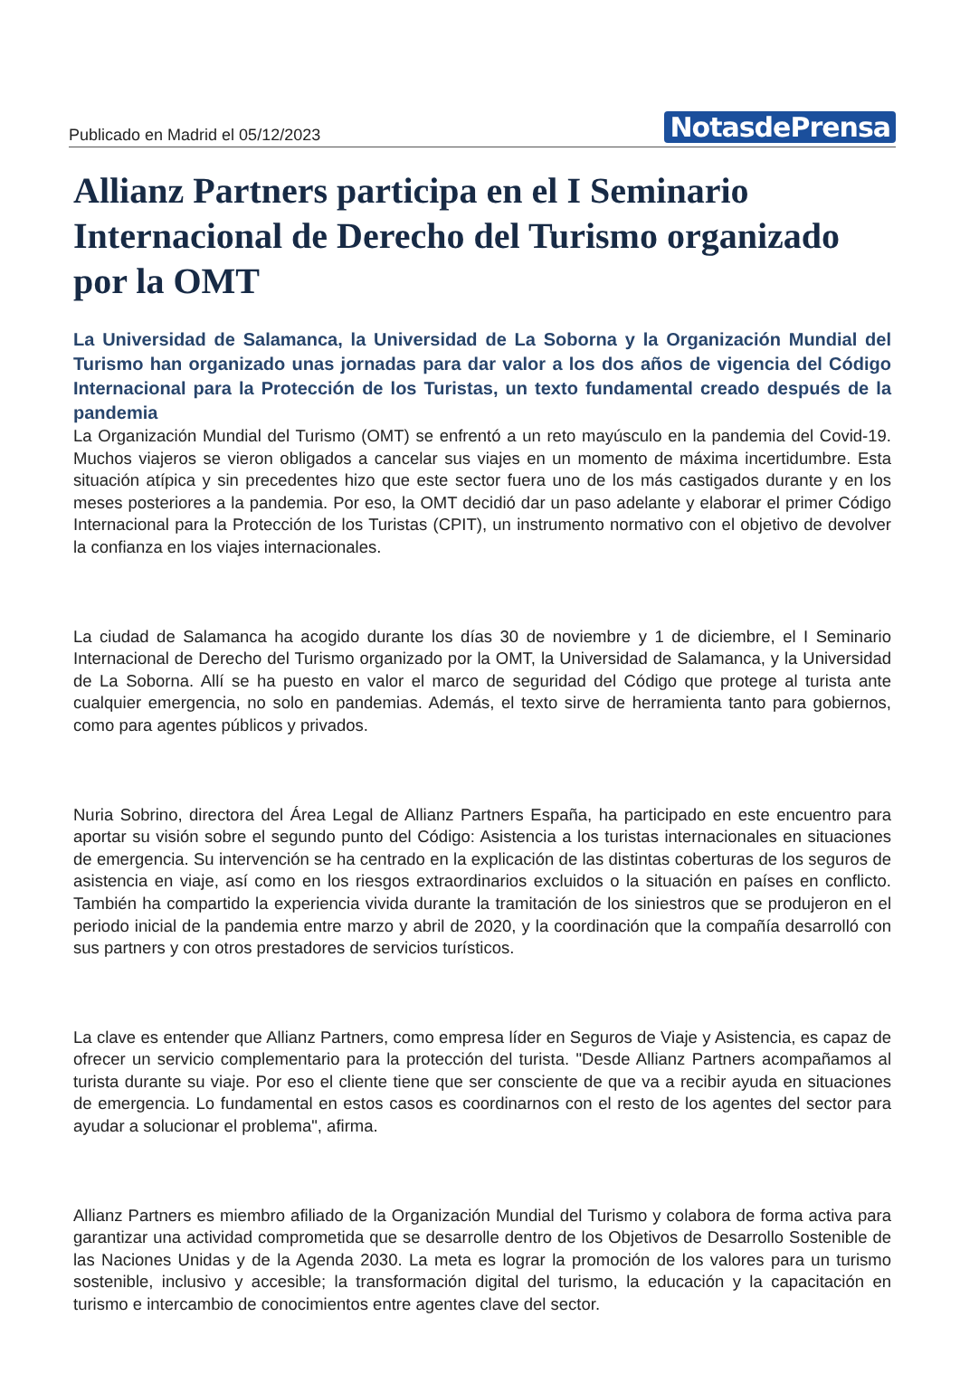Publicado en Madrid el 05/12/2023 NotasdePrensa
Allianz Partners participa en el I Seminario Internacional de Derecho del Turismo organizado por la OMT
La Universidad de Salamanca, la Universidad de La Soborna y la Organización Mundial del Turismo han organizado unas jornadas para dar valor a los dos años de vigencia del Código Internacional para la Protección de los Turistas, un texto fundamental creado después de la pandemia
La Organización Mundial del Turismo (OMT) se enfrentó a un reto mayúsculo en la pandemia del Covid-19. Muchos viajeros se vieron obligados a cancelar sus viajes en un momento de máxima incertidumbre. Esta situación atípica y sin precedentes hizo que este sector fuera uno de los más castigados durante y en los meses posteriores a la pandemia. Por eso, la OMT decidió dar un paso adelante y elaborar el primer Código Internacional para la Protección de los Turistas (CPIT), un instrumento normativo con el objetivo de devolver la confianza en los viajes internacionales.
La ciudad de Salamanca ha acogido durante los días 30 de noviembre y 1 de diciembre, el I Seminario Internacional de Derecho del Turismo organizado por la OMT, la Universidad de Salamanca, y la Universidad de La Soborna. Allí se ha puesto en valor el marco de seguridad del Código que protege al turista ante cualquier emergencia, no solo en pandemias. Además, el texto sirve de herramienta tanto para gobiernos, como para agentes públicos y privados.
Nuria Sobrino, directora del Área Legal de Allianz Partners España, ha participado en este encuentro para aportar su visión sobre el segundo punto del Código: Asistencia a los turistas internacionales en situaciones de emergencia. Su intervención se ha centrado en la explicación de las distintas coberturas de los seguros de asistencia en viaje, así como en los riesgos extraordinarios excluidos o la situación en países en conflicto. También ha compartido la experiencia vivida durante la tramitación de los siniestros que se produjeron en el periodo inicial de la pandemia entre marzo y abril de 2020, y la coordinación que la compañía desarrolló con sus partners y con otros prestadores de servicios turísticos.
La clave es entender que Allianz Partners, como empresa líder en Seguros de Viaje y Asistencia, es capaz de ofrecer un servicio complementario para la protección del turista. "Desde Allianz Partners acompañamos al turista durante su viaje. Por eso el cliente tiene que ser consciente de que va a recibir ayuda en situaciones de emergencia. Lo fundamental en estos casos es coordinarnos con el resto de los agentes del sector para ayudar a solucionar el problema", afirma.
Allianz Partners es miembro afiliado de la Organización Mundial del Turismo y colabora de forma activa para garantizar una actividad comprometida que se desarrolle dentro de los Objetivos de Desarrollo Sostenible de las Naciones Unidas y de la Agenda 2030. La meta es lograr la promoción de los valores para un turismo sostenible, inclusivo y accesible; la transformación digital del turismo, la educación y la capacitación en turismo e intercambio de conocimientos entre agentes clave del sector.